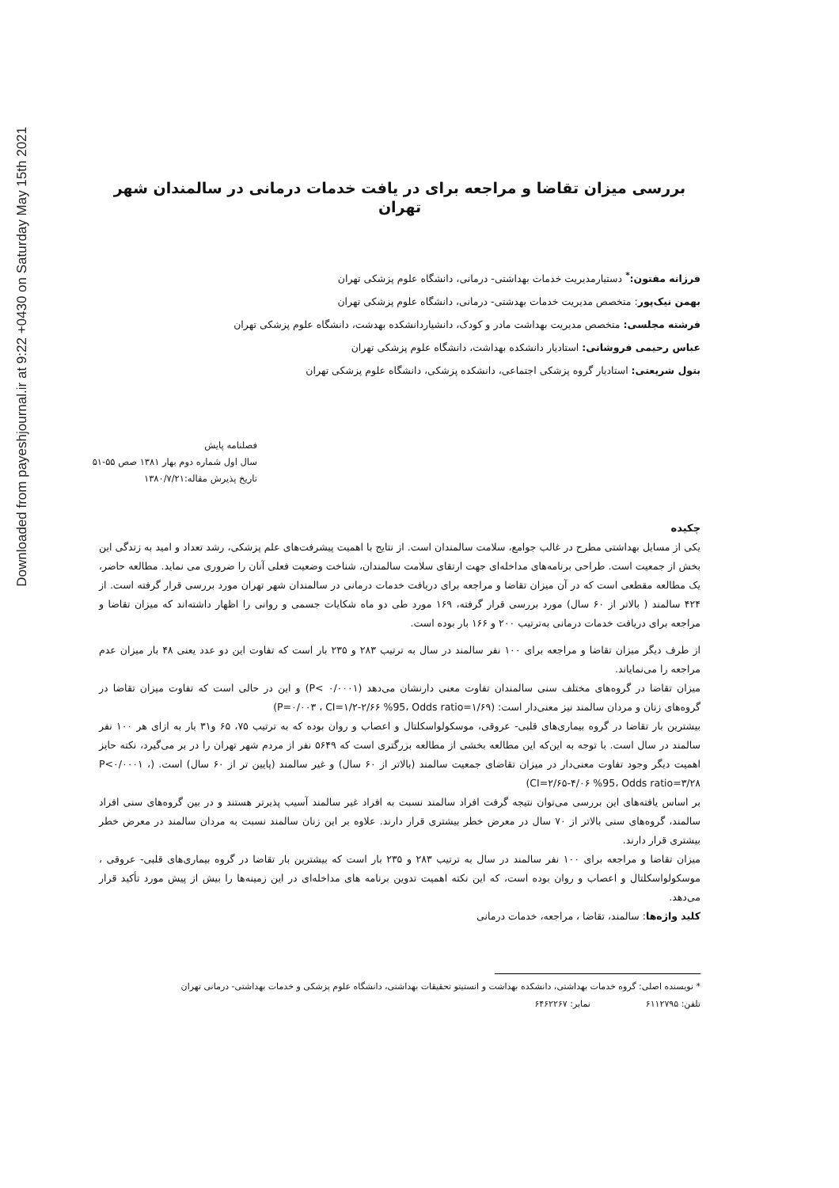Downloaded from payeshjournal.ir at 9:22 +0430 on Saturday May 15th 2021
بررسی میزان تقاضا و مراجعه برای در یافت خدمات درمانی در سالمندان شهر تهران
فرزانه مفتون:<sup>*</sup> دستیارمدیریت خدمات بهداشتی- درمانی، دانشگاه علوم پزشکی تهران
بهمن نیک‌پور: متخصص مدیریت خدمات بهدشتی- درمانی، دانشگاه علوم پزشکی تهران
فرشته مجلسی: متخصص مدیریت بهداشت مادر و کودک، دانشیاردانشکده بهدشت، دانشگاه علوم پزشکی تهران
عباس رحیمی فروشانی: استادیار دانشکده بهداشت، دانشگاه علوم پزشکی تهران
بتول شریعتی: استادیار گروه پزشکی اجتماعی، دانشکده پزشکی، دانشگاه علوم پزشکی تهران
فصلنامه پایش
سال اول شماره دوم بهار ۱۳۸۱ صص ۵۵-۵۱
تاریخ پذیرش مقاله:۱۳۸۰/۷/۲۱
چکیده
یکی از مسایل بهداشتی مطرح در غالب جوامع، سلامت سالمندان است. از نتایج با اهمیت پیشرفت‌های علم پزشکی، رشد تعداد و امید به زندگی این بخش از جمعیت است. طراحی برنامه‌های مداخله‌ای جهت ارتقای سلامت سالمندان، شناخت وضعیت فعلی آنان را ضروری می نماید. مطالعه حاضر، یک مطالعه مقطعی است که در آن میزان تقاضا و مراجعه برای دریافت خدمات درمانی در سالمندان شهر تهران مورد بررسی قرار گرفته است. از ۴۲۴ سالمند ( بالاتر از ۶۰ سال) مورد بررسی قرار گرفته، ۱۶۹ مورد طی دو ماه شکایات جسمی و روانی را اظهار داشته‌اند که میزان تقاضا و مراجعه برای دریافت خدمات درمانی به‌ترتیب ۲۰۰ و ۱۶۶ بار بوده است.
از طرف دیگر میزان تقاضا و مراجعه برای ۱۰۰ نفر سالمند در سال به ترتیب ۲۸۳ و ۲۳۵ بار است که تفاوت این دو عدد یعنی ۴۸ بار میزان عدم مراجعه را می‌نمایاند.
میزان تقاضا در گروه‌های مختلف سنی سالمندان تفاوت معنی دارنشان می‌دهد (P< ۰/۰۰۰۱) و این در حالی است که تفاوت میزان تقاضا در گروه‌های زنان و مردان سالمند نیز معنی‌دار است: (P=۰/۰۰۳ ، CI=۱/۲-۲/۶۶ %95، Odds ratio=۱/۶۹)
بیشترین بار تقاضا در گروه بیماری‌های قلبی- عروقی، موسکولواسکلتال و اعصاب و روان بوده که به ترتیب ۷۵، ۶۵ و۳۱ بار به ازای هر ۱۰۰ نفر سالمند در سال است. با توجه به این‌که این مطالعه بخشی از مطالعه بزرگتری است که ۵۶۴۹ نفر از مردم شهر تهران را در بر می‌گیرد، نکته حایز اهمیت دیگر وجود تفاوت معنی‌دار در میزان تقاضای جمعیت سالمند (بالاتر از ۶۰ سال) و غیر سالمند (پایین تر از ۶۰ سال) است. (P<۰/۰۰۰۱ ، CI=۲/۶۵-۴/۰۶ %95، Odds ratio=۳/۲۸)
بر اساس یافته‌های این بررسی می‌توان نتیجه گرفت افراد سالمند نسبت به افراد غیر سالمند آسیب پذیرتر هستند و در بین گروه‌های سنی افراد سالمند، گروه‌های سنی بالاتر از ۷۰ سال در معرض خطر بیشتری قرار دارند. علاوه بر این زنان سالمند نسبت به مردان سالمند در معرض خطر بیشتری قرار دارند.
میزان تقاضا و مراجعه برای ۱۰۰ نفر سالمند در سال به ترتیب ۲۸۳ و ۲۳۵ بار است که بیشترین بار تقاضا در گروه بیماری‌های قلبی- عروقی ، موسکولواسکلتال و اعصاب و روان بوده است، که این نکته اهمیت تدوین برنامه های مداخله‌ای در این زمینه‌ها را بیش از پیش مورد تأکید قرار می‌دهد.
کلید واژه‌ها: سالمند، تقاضا ، مراجعه، خدمات درمانی
* نویسنده اصلی: گروه خدمات بهداشتی، دانشکده بهداشت و انستیتو تحقیقات بهداشتی، دانشگاه علوم پزشکی و خدمات بهداشتی- درمانی تهران
تلفن: ۶۱۱۲۷۹۵ نمابر: ۶۴۶۲۲۶۷